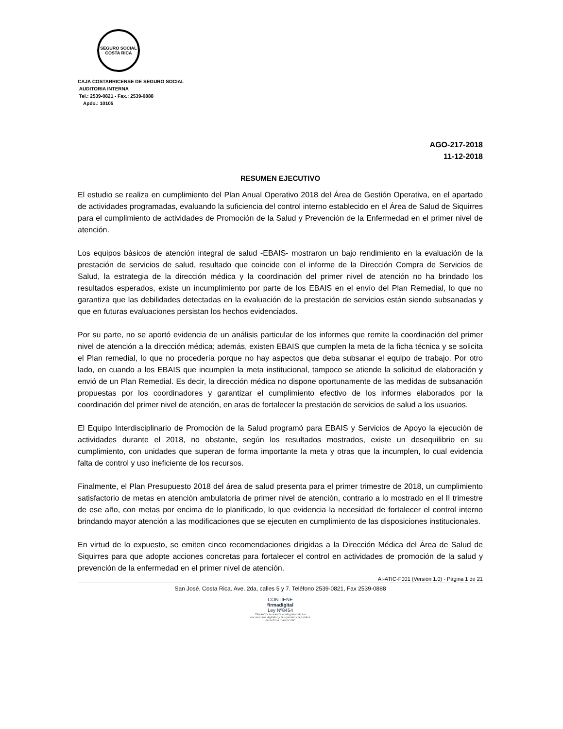SEGURO SOCIAL
COSTA RICA
CAJA COSTARRICENSE DE SEGURO SOCIAL
AUDITORIA INTERNA
Tel.: 2539-0821 - Fax.: 2539-0888
Apdo.: 10105
AGO-217-2018
11-12-2018
RESUMEN EJECUTIVO
El estudio se realiza en cumplimiento del Plan Anual Operativo 2018 del Área de Gestión Operativa, en el apartado de actividades programadas, evaluando la suficiencia del control interno establecido en el Área de Salud de Siquirres para el cumplimiento de actividades de Promoción de la Salud y Prevención de la Enfermedad en el primer nivel de atención.
Los equipos básicos de atención integral de salud -EBAIS- mostraron un bajo rendimiento en la evaluación de la prestación de servicios de salud, resultado que coincide con el informe de la Dirección Compra de Servicios de Salud, la estrategia de la dirección médica y la coordinación del primer nivel de atención no ha brindado los resultados esperados, existe un incumplimiento por parte de los EBAIS en el envío del Plan Remedial, lo que no garantiza que las debilidades detectadas en la evaluación de la prestación de servicios están siendo subsanadas y que en futuras evaluaciones persistan los hechos evidenciados.
Por su parte, no se aportó evidencia de un análisis particular de los informes que remite la coordinación del primer nivel de atención a la dirección médica; además, existen EBAIS que cumplen la meta de la ficha técnica y se solicita el Plan remedial, lo que no procedería porque no hay aspectos que deba subsanar el equipo de trabajo. Por otro lado, en cuando a los EBAIS que incumplen la meta institucional, tampoco se atiende la solicitud de elaboración y envió de un Plan Remedial. Es decir, la dirección médica no dispone oportunamente de las medidas de subsanación propuestas por los coordinadores y garantizar el cumplimiento efectivo de los informes elaborados por la coordinación del primer nivel de atención, en aras de fortalecer la prestación de servicios de salud a los usuarios.
El Equipo Interdisciplinario de Promoción de la Salud programó para EBAIS y Servicios de Apoyo la ejecución de actividades durante el 2018, no obstante, según los resultados mostrados, existe un desequilibrio en su cumplimiento, con unidades que superan de forma importante la meta y otras que la incumplen, lo cual evidencia falta de control y uso ineficiente de los recursos.
Finalmente, el Plan Presupuesto 2018 del área de salud presenta para el primer trimestre de 2018, un cumplimiento satisfactorio de metas en atención ambulatoria de primer nivel de atención, contrario a lo mostrado en el II trimestre de ese año, con metas por encima de lo planificado, lo que evidencia la necesidad de fortalecer el control interno brindando mayor atención a las modificaciones que se ejecuten en cumplimiento de las disposiciones institucionales.
En virtud de lo expuesto, se emiten cinco recomendaciones dirigidas a la Dirección Médica del Área de Salud de Siquirres para que adopte acciones concretas para fortalecer el control en actividades de promoción de la salud y prevención de la enfermedad en el primer nivel de atención.
AI-ATIC-F001 (Versión 1.0) - Página 1 de 21
San José, Costa Rica. Ave. 2da, calles 5 y 7. Teléfono 2539-0821, Fax 2539-0888
CONTIENE
firmadigital
Ley Nº8454
"Garantiza la autoría e integridad de los documentos digitales y la equivalencia jurídica de la firma manuscrita"